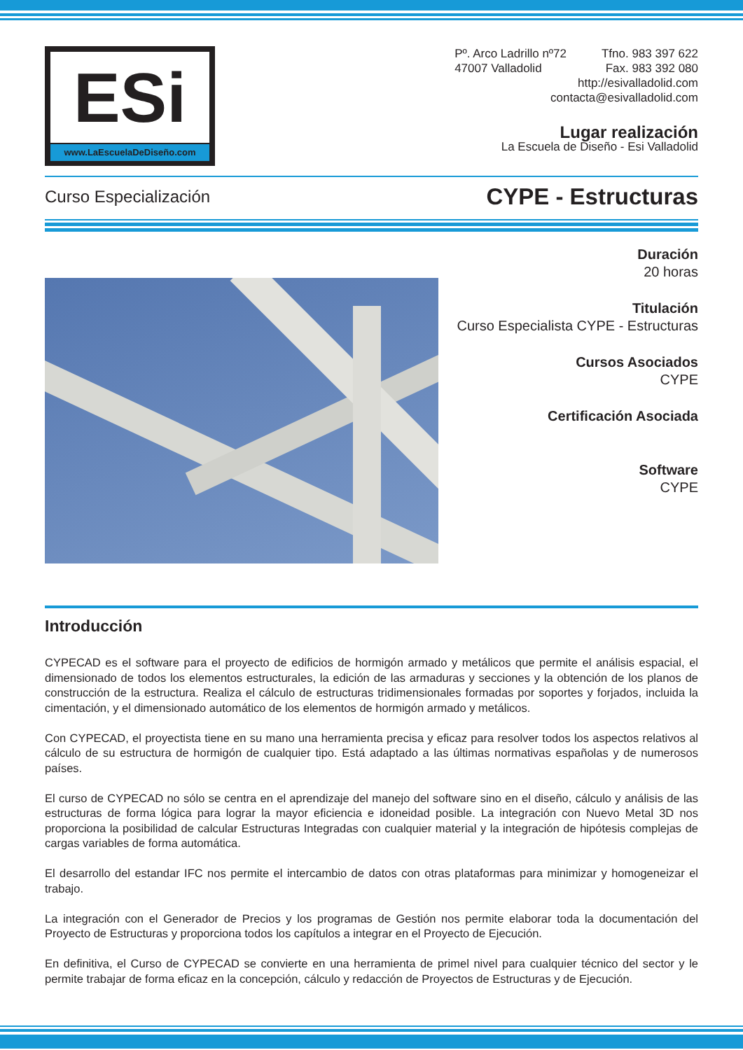ESi
www.LaEscuelaDeDiseño.com
Pº. Arco Ladrillo nº72
47007 Valladolid
Tfno. 983 397 622
Fax. 983 392 080
http://esivalladolid.com
contacta@esivalladolid.com
Lugar realización
La Escuela de Diseño - Esi Valladolid
Curso Especialización CYPE - Estructuras
Duración
20 horas
Titulación
Curso Especialista CYPE - Estructuras
Cursos Asociados
CYPE
Certificación Asociada
Software
CYPE
Introducción
CYPECAD es el software para el proyecto de edificios de hormigón armado y metálicos que permite el análisis espacial, el dimensionado de todos los elementos estructurales, la edición de las armaduras y secciones y la obtención de los planos de construcción de la estructura. Realiza el cálculo de estructuras tridimensionales formadas por soportes y forjados, incluida la cimentación, y el dimensionado automático de los elementos de hormigón armado y metálicos.
Con CYPECAD, el proyectista tiene en su mano una herramienta precisa y eficaz para resolver todos los aspectos relativos al cálculo de su estructura de hormigón de cualquier tipo. Está adaptado a las últimas normativas españolas y de numerosos países.
El curso de CYPECAD no sólo se centra en el aprendizaje del manejo del software sino en el diseño, cálculo y análisis de las estructuras de forma lógica para lograr la mayor eficiencia e idoneidad posible. La integración con Nuevo Metal 3D nos proporciona la posibilidad de calcular Estructuras Integradas con cualquier material y la integración de hipótesis complejas de cargas variables de forma automática.
El desarrollo del estandar IFC nos permite el intercambio de datos con otras plataformas para minimizar y homogeneizar el trabajo.
La integración con el Generador de Precios y los programas de Gestión nos permite elaborar toda la documentación del Proyecto de Estructuras y proporciona todos los capítulos a integrar en el Proyecto de Ejecución.
En definitiva, el Curso de CYPECAD se convierte en una herramienta de primel nivel para cualquier técnico del sector y le permite trabajar de forma eficaz en la concepción, cálculo y redacción de Proyectos de Estructuras y de Ejecución.